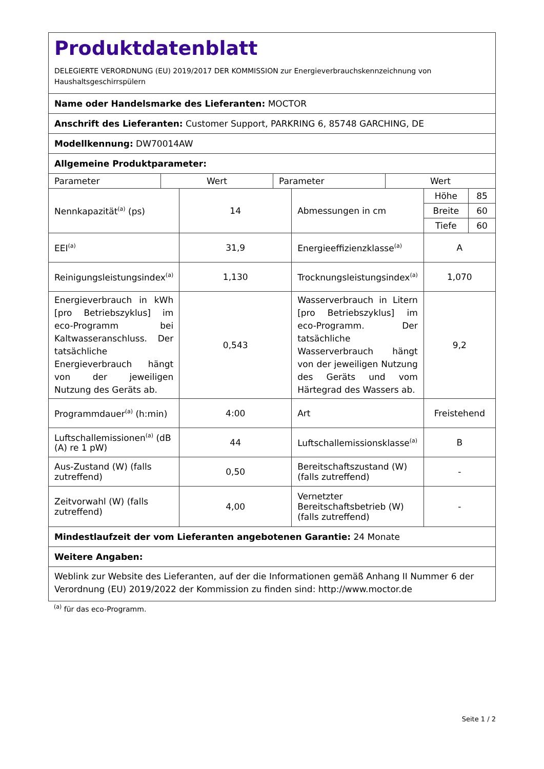| Produktdatenblatt DELEGIERTE VERORDNUNG (EU) 2019/2017 DER KOMMISSION zur Energieverbrauchskennzeichnung von Haushaltsgeschirrspülern | | | |
| Name oder Handelsmarke des Lieferanten: MOCTOR | | | |
| Anschrift des Lieferanten: Customer Support, PARKRING 6, 85748 GARCHING, DE | | | |
| Modellkennung: DW70014AW | | | |
| Allgemeine Produktparameter: | | | |
| Parameter | Wert | Parameter | Wert |
| Nennkapazität<sup>(a)</sup> (ps) | 14 | Abmessungen in cm | Höhe | 85 |
| | | | Breite | 60 |
| | | | Tiefe | 60 |
| EEI<sup>(a)</sup> | 31,9 | Energieeffizienzklasse<sup>(a)</sup> | A | |
| Reinigungsleistungsindex<sup>(a)</sup> | 1,130 | Trocknungsleistungsindex<sup>(a)</sup> | 1,070 | |
| Energieverbrauch in kWh [pro Betriebszyklus] im eco-Programm bei Kaltwasseranschluss. Der tatsächliche Energieverbrauch hängt von der jeweiligen Nutzung des Geräts ab. | 0,543 | Wasserverbrauch in Litern [pro Betriebszyklus] im eco-Programm. Der tatsächliche Wasserverbrauch hängt von der jeweiligen Nutzung des Geräts und vom Härtegrad des Wassers ab. | 9,2 | |
| Programmdauer<sup>(a)</sup> (h:min) | 4:00 | Art | Freistehend | |
| Luftschallemissionen<sup>(a)</sup> (dB (A) re 1 pW) | 44 | Luftschallemissionsklasse<sup>(a)</sup> | B | |
| Aus-Zustand (W) (falls zutreffend) | 0,50 | Bereitschaftszustand (W) (falls zutreffend) | - | |
| Zeitvorwahl (W) (falls zutreffend) | 4,00 | Vernetzter Bereitschaftsbetrieb (W) (falls zutreffend) | - | |
| Mindestlaufzeit der vom Lieferanten angebotenen Garantie: 24 Monate | | | | |
| Weitere Angaben: | | | | |
| Weblink zur Website des Lieferanten, auf der die Informationen gemäß Anhang II Nummer 6 der Verordnung (EU) 2019/2022 der Kommission zu finden sind: http://www.moctor.de | | | | |
<sup>(a)</sup> für das eco-Programm.
Seite 1 / 2